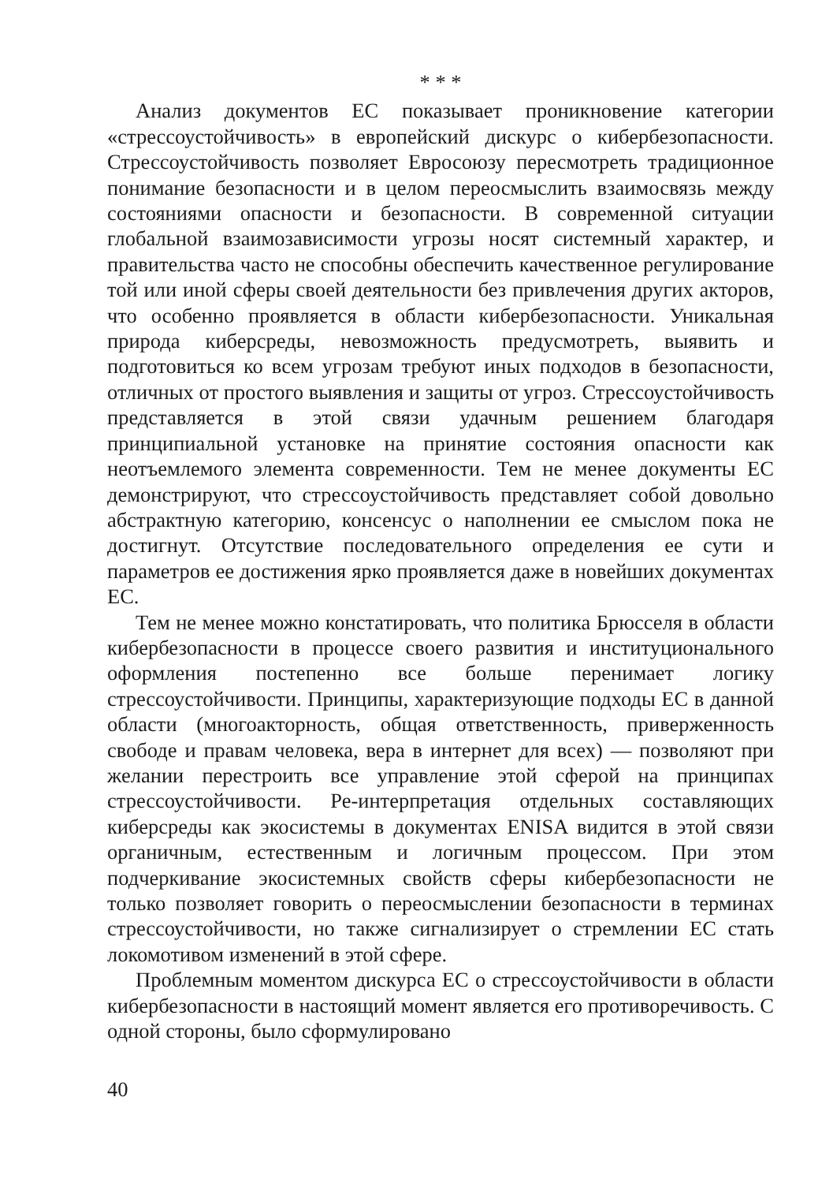* * *
Анализ документов ЕС показывает проникновение категории «стрессоустойчивость» в европейский дискурс о кибербезопасности. Стрессоустойчивость позволяет Евросоюзу пересмотреть традиционное понимание безопасности и в целом переосмыслить взаимосвязь между состояниями опасности и безопасности. В современной ситуации глобальной взаимозависимости угрозы носят системный характер, и правительства часто не способны обеспечить качественное регулирование той или иной сферы своей деятельности без привлечения других акторов, что особенно проявляется в области кибербезопасности. Уникальная природа киберсреды, невозможность предусмотреть, выявить и подготовиться ко всем угрозам требуют иных подходов в безопасности, отличных от простого выявления и защиты от угроз. Стрессоустойчивость представляется в этой связи удачным решением благодаря принципиальной установке на принятие состояния опасности как неотъемлемого элемента современности. Тем не менее документы ЕС демонстрируют, что стрессоустойчивость представляет собой довольно абстрактную категорию, консенсус о наполнении ее смыслом пока не достигнут. Отсутствие последовательного определения ее сути и параметров ее достижения ярко проявляется даже в новейших документах ЕС.
Тем не менее можно констатировать, что политика Брюсселя в области кибербезопасности в процессе своего развития и институционального оформления постепенно все больше перенимает логику стрессоустойчивости. Принципы, характеризующие подходы ЕС в данной области (многоакторность, общая ответственность, приверженность свободе и правам человека, вера в интернет для всех) — позволяют при желании перестроить все управление этой сферой на принципах стрессоустойчивости. Ре-интерпретация отдельных составляющих киберсреды как экосистемы в документах ENISA видится в этой связи органичным, естественным и логичным процессом. При этом подчеркивание экосистемных свойств сферы кибербезопасности не только позволяет говорить о переосмыслении безопасности в терминах стрессоустойчивости, но также сигнализирует о стремлении ЕС стать локомотивом изменений в этой сфере.
Проблемным моментом дискурса ЕС о стрессоустойчивости в области кибербезопасности в настоящий момент является его противоречивость. С одной стороны, было сформулировано
40